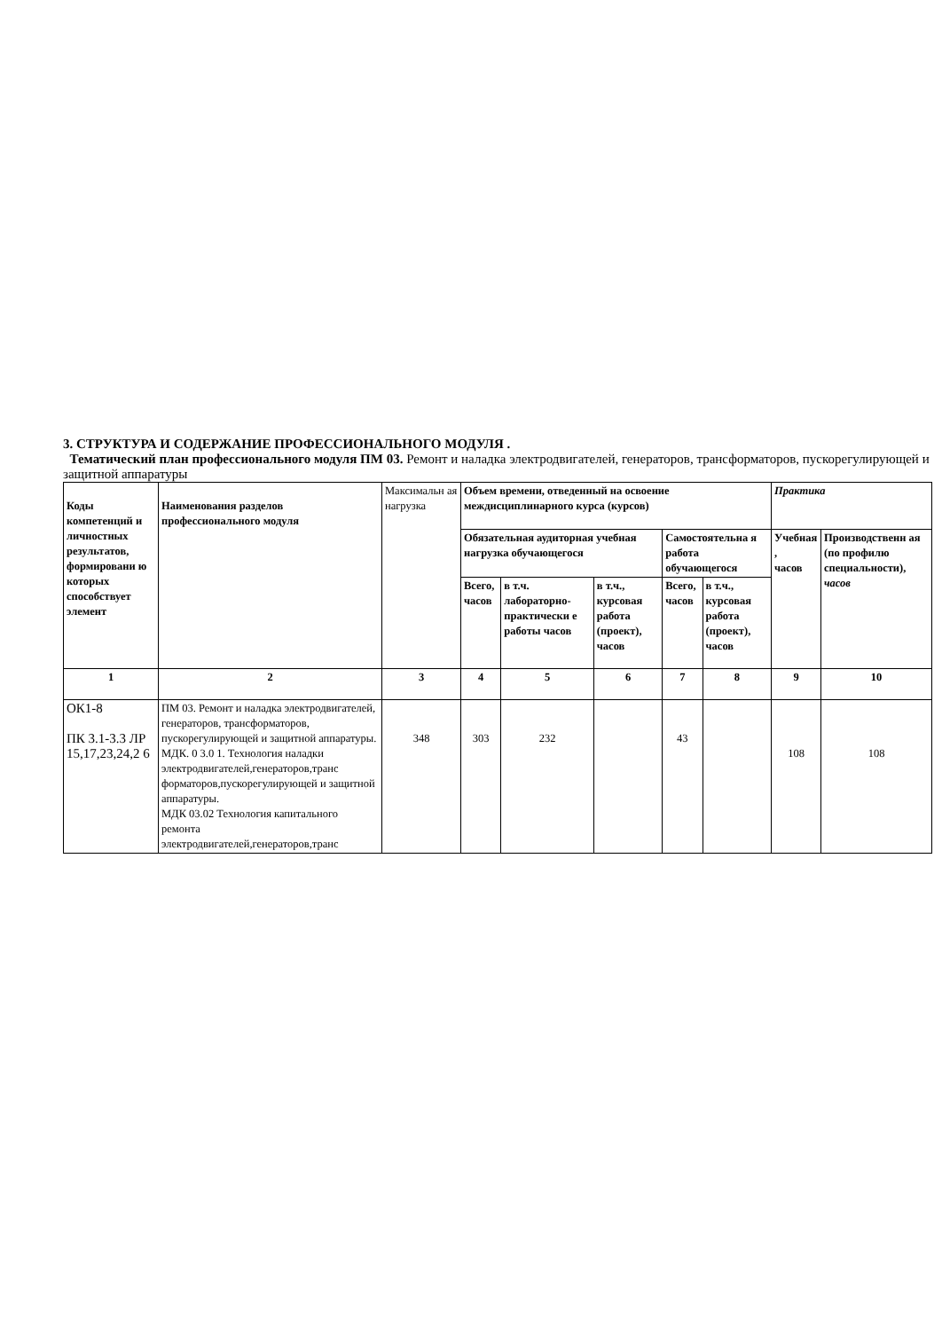3. СТРУКТУРА И СОДЕРЖАНИЕ ПРОФЕССИОНАЛЬНОГО МОДУЛЯ .
Тематический план профессионального модуля ПМ 03. Ремонт и наладка электродвигателей, генераторов, трансформаторов, пускорегулирующей и защитной аппаратуры
| Коды компетенций и личностных результатов, формировани ю которых способствует элемент | Наименования разделов профессионального модуля | Максимальн ая нагрузка | Объем времени, отведенный на освоение междисциплинарного курса (курсов) | | | | | Практика | |
| | | | Обязательная аудиторная учебная нагрузка обучающегося | | | Самостоятельна я работа обучающегося | | Учебная , часов | Производственн ая (по профилю специальности), часов |
| | | | Всего, часов | в т.ч. лабораторно-практически е работы часов | в т.ч., курсовая работа (проект), часов | Всего, часов | в т.ч., курсовая работа (проект), часов | | |
| 1 | 2 | 3 | 4 | 5 | 6 | 7 | 8 | 9 | 10 |
| ОК1-8 ПК 3.1-3.3 ЛР 15,17,23,24,2 6 | ПМ 03. Ремонт и наладка электродвигателей, генераторов, трансформаторов, пускорегулирующей и защитной аппаратуры. МДК. 0 3.0 1. Технология наладки электродвигателей,генераторов,транс форматоров,пускорегулирующей и защитной аппаратуры. МДК 03.02 Технология капитального ремонта электродвигателей,генераторов,транс | 348 | 303 | 232 | | 43 | | 108 | 108 |